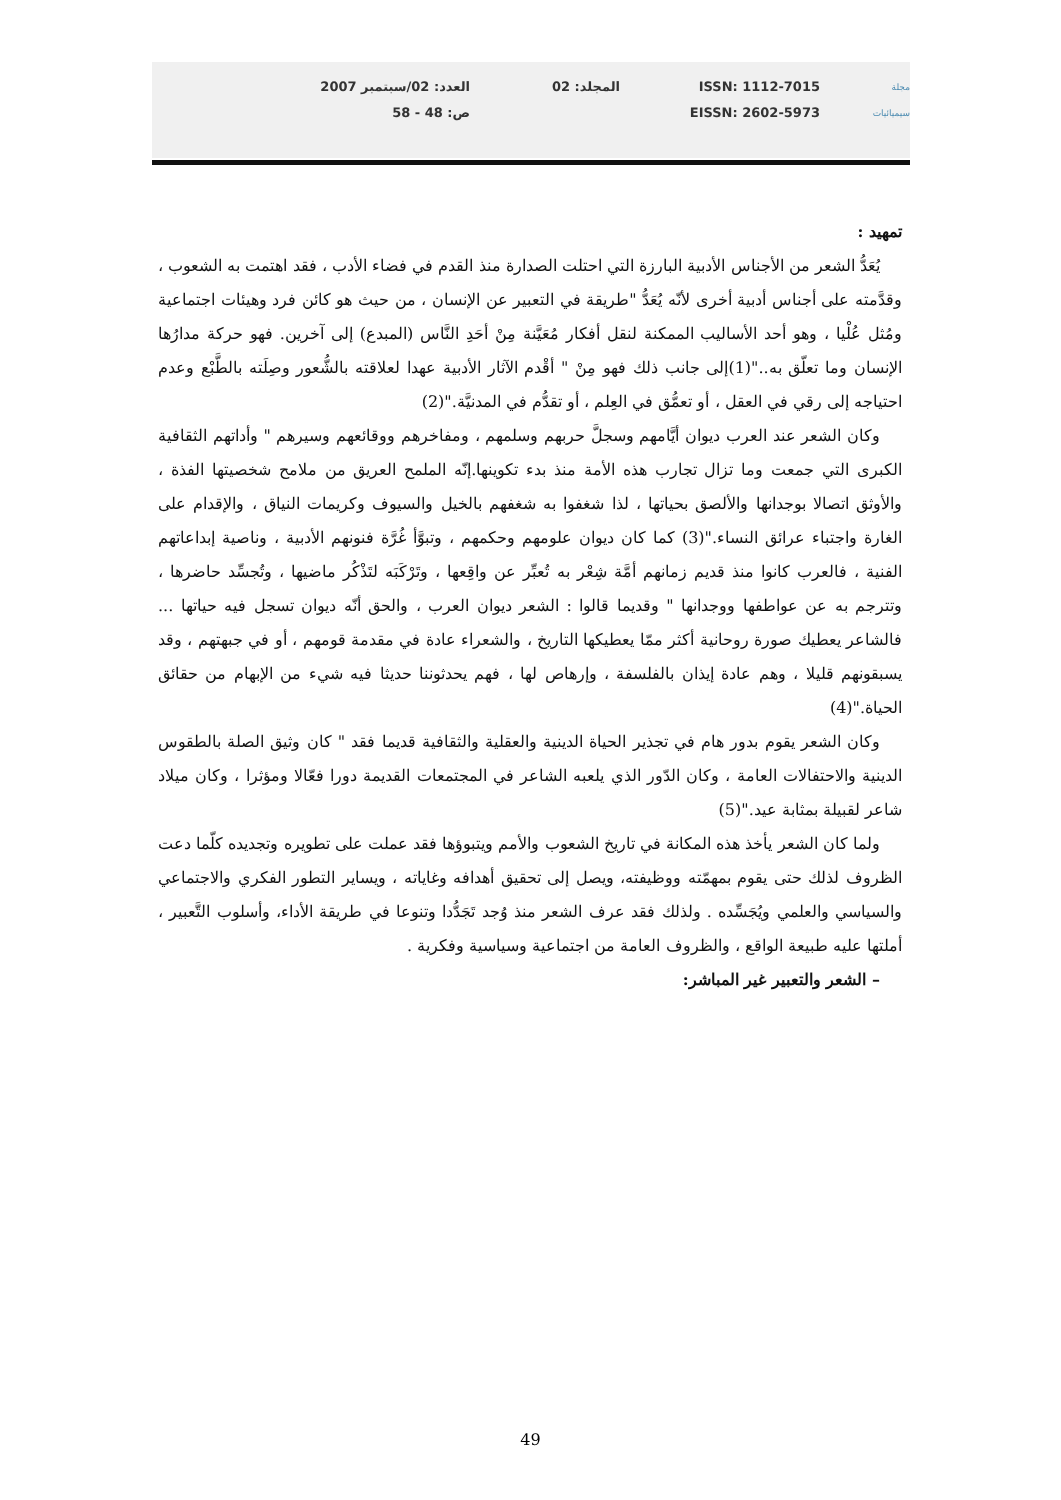مجلة
سيميائيات
ISSN: 1112-7015
EISSN: 2602-5973
المجلد: 02 العدد: 02/سبتمبر 2007
ص: 48 - 58
تمهيد :
يُعَدُّ الشعر من الأجناس الأدبية البارزة التي احتلت الصدارة منذ القدم في فضاء الأدب ، فقد اهتمت به الشعوب ، وقدَّمته على أجناس أدبية أخرى لأنّه يُعَدُّ "طريقة في التعبير عن الإنسان ، من حيث هو كائن فرد وهيئات اجتماعية ومُثل عُلْيا ، وهو أحد الأساليب الممكنة لنقل أفكار مُعَيَّنة مِنْ أحَدِ النَّاس (المبدع) إلى آخرين. فهو حركة مدارُها الإنسان وما تعلّق به.."(1)إلى جانب ذلك فهو مِنْ " أقْدم الآثار الأدبية عهدا لعلاقته بالشُّعور وصِلَته بالطَّبْع وعدم احتياجه إلى رقي في العقل ، أو تعمُّق في العِلم ، أو تقدُّم في المدنيَّة."(2)
وكان الشعر عند العرب ديوان أيَّامهم وسجلَّ حربهم وسلمهم ، ومفاخرهم ووقائعهم وسيرهم " وأداتهم الثقافية الكبرى التي جمعت وما تزال تجارب هذه الأمة منذ بدء تكوينها.إنّه الملمح العريق من ملامح شخصيتها الفذة ، والأوثق اتصالا بوجدانها والألصق بحياتها ، لذا شغفوا به شغفهم بالخيل والسيوف وكريمات النياق ، والإقدام على الغارة واجتباء عرائق النساء."(3) كما كان ديوان علومهم وحكمهم ، وتبوَّأ غُرَّة فنونهم الأدبية ، وناصية إبداعاتهم الفنية ، فالعرب كانوا منذ قديم زمانهم أمَّة شِعْر به تُعبِّر عن واقِعها ، وتَرْكَبَه لتَذْكُر ماضيها ، وتُجسِّد حاضرها ، وتترجم به عن عواطفها ووجدانها " وقديما قالوا : الشعر ديوان العرب ، والحق أنّه ديوان تسجل فيه حياتها ... فالشاعر يعطيك صورة روحانية أكثر ممّا يعطيكها التاريخ ، والشعراء عادة في مقدمة قومهم ، أو في جبهتهم ، وقد يسبقونهم قليلا ، وهم عادة إيذان بالفلسفة ، وإرهاص لها ، فهم يحدثوننا حديثا فيه شيء من الإبهام من حقائق الحياة."(4)
وكان الشعر يقوم بدور هام في تجذير الحياة الدينية والعقلية والثقافية قديما فقد " كان وثيق الصلة بالطقوس الدينية والاحتفالات العامة ، وكان الدّور الذي يلعبه الشاعر في المجتمعات القديمة دورا فعّالا ومؤثرا ، وكان ميلاد شاعر لقبيلة بمثابة عيد."(5)
ولما كان الشعر يأخذ هذه المكانة في تاريخ الشعوب والأمم ويتبوؤها فقد عملت على تطويره وتجديده كلّما دعت الظروف لذلك حتى يقوم بمهمّته ووظيفته، ويصل إلى تحقيق أهدافه وغاياته ، ويساير التطور الفكري والاجتماعي والسياسي والعلمي ويُجَسِّده . ولذلك فقد عرف الشعر منذ وُجد تَجَدُّدا وتنوعا في طريقة الأداء، وأسلوب التَّعبير ، أملتها عليه طبيعة الواقع ، والظروف العامة من اجتماعية وسياسية وفكرية .
– الشعر والتعبير غير المباشر:
49